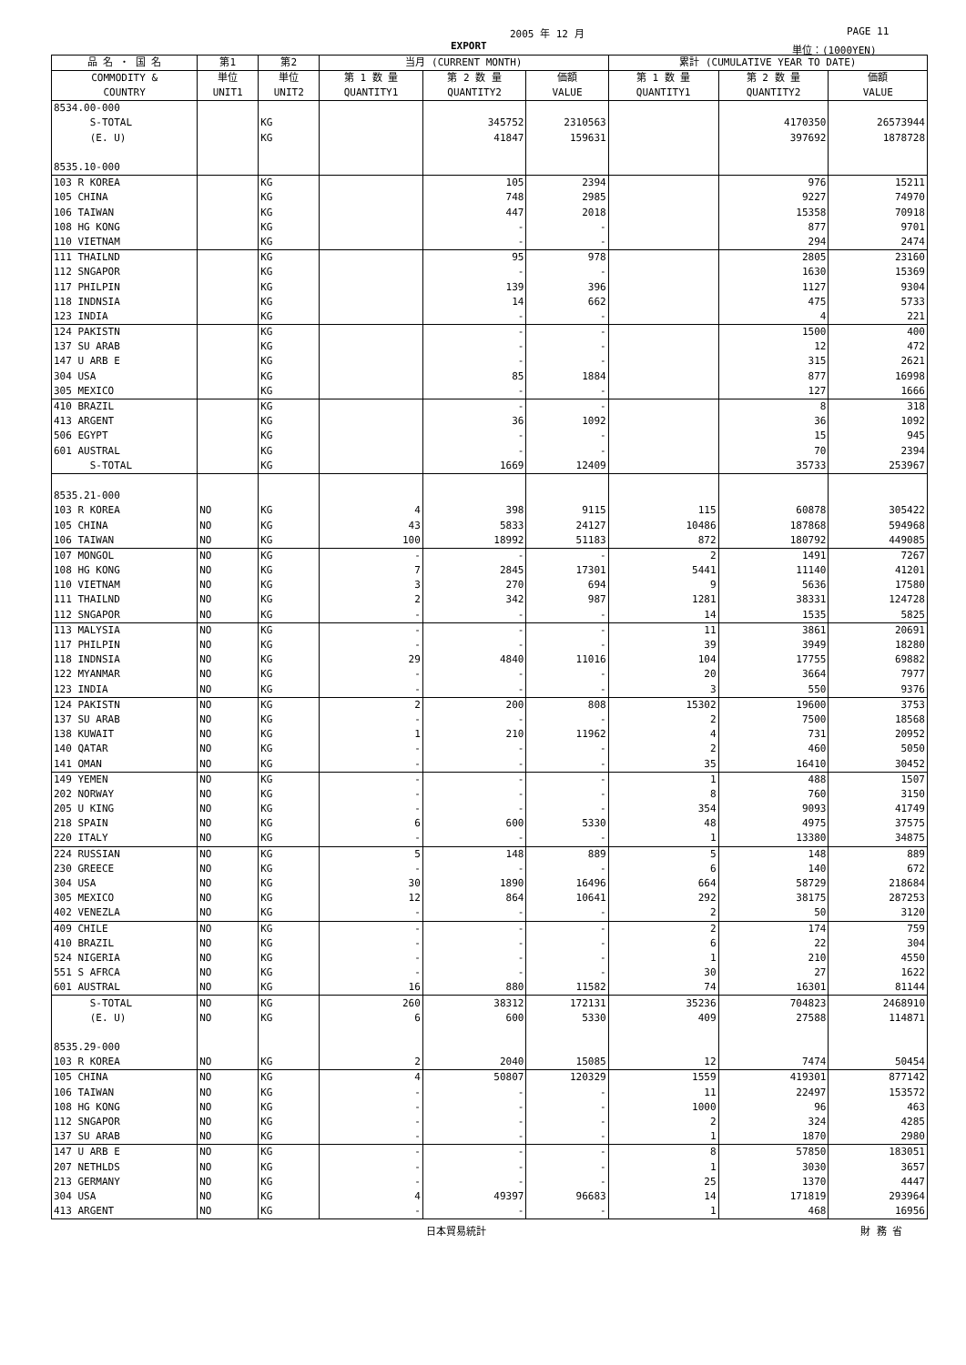2005 年 12 月 PAGE 11
EXPORT 単位：(1000YEN)
| 品 名 ・ 国 名 | 第1 | 第2 | 当月 (CURRENT MONTH) | | | 累計 (CUMULATIVE YEAR TO DATE) | | |
| --- | --- | --- | --- | --- | --- | --- | --- | --- |
| COMMODITY & COUNTRY | 単位 UNIT1 | 単位 UNIT2 | 第 1 数 量 QUANTITY1 | 第 2 数 量 QUANTITY2 | 価額 VALUE | 第 1 数 量 QUANTITY1 | 第 2 数 量 QUANTITY2 | 価額 VALUE |
| 8534.00-000 | | | | | | | | |
| S-TOTAL | | KG | | 345752 | 2310563 | | 4170350 | 26573944 |
| (E. U) | | KG | | 41847 | 159631 | | 397692 | 1878728 |
| 8535.10-000 | | | | | | | | |
| 103 R KOREA | | KG | | 105 | 2394 | | 976 | 15211 |
| 105 CHINA | | KG | | 748 | 2985 | | 9227 | 74970 |
| 106 TAIWAN | | KG | | 447 | 2018 | | 15358 | 70918 |
| 108 HG KONG | | KG | | - | - | | 877 | 9701 |
| 110 VIETNAM | | KG | | - | - | | 294 | 2474 |
| 111 THAILND | | KG | | 95 | 978 | | 2805 | 23160 |
| 112 SNGAPOR | | KG | | - | - | | 1630 | 15369 |
| 117 PHILPIN | | KG | | 139 | 396 | | 1127 | 9304 |
| 118 INDNSIA | | KG | | 14 | 662 | | 475 | 5733 |
| 123 INDIA | | KG | | - | - | | 4 | 221 |
| 124 PAKISTN | | KG | | - | - | | 1500 | 400 |
| 137 SU ARAB | | KG | | - | - | | 12 | 472 |
| 147 U ARB E | | KG | | - | - | | 315 | 2621 |
| 304 USA | | KG | | 85 | 1884 | | 877 | 16998 |
| 305 MEXICO | | KG | | - | - | | 127 | 1666 |
| 410 BRAZIL | | KG | | - | - | | 8 | 318 |
| 413 ARGENT | | KG | | 36 | 1092 | | 36 | 1092 |
| 506 EGYPT | | KG | | - | - | | 15 | 945 |
| 601 AUSTRAL | | KG | | - | - | | 70 | 2394 |
| S-TOTAL | | KG | | 1669 | 12409 | | 35733 | 253967 |
| 8535.21-000 | | | | | | | | |
| 103 R KOREA | NO | KG | 4 | 398 | 9115 | 115 | 60878 | 305422 |
| 105 CHINA | NO | KG | 43 | 5833 | 24127 | 10486 | 187868 | 594968 |
| 106 TAIWAN | NO | KG | 100 | 18992 | 51183 | 872 | 180792 | 449085 |
| 107 MONGOL | NO | KG | - | - | - | 2 | 1491 | 7267 |
| 108 HG KONG | NO | KG | 7 | 2845 | 17301 | 5441 | 11140 | 41201 |
| 110 VIETNAM | NO | KG | 3 | 270 | 694 | 9 | 5636 | 17580 |
| 111 THAILND | NO | KG | 2 | 342 | 987 | 1281 | 38331 | 124728 |
| 112 SNGAPOR | NO | KG | - | - | - | 14 | 1535 | 5825 |
| 113 MALYSIA | NO | KG | - | - | - | 11 | 3861 | 20691 |
| 117 PHILPIN | NO | KG | - | - | - | 39 | 3949 | 18280 |
| 118 INDNSIA | NO | KG | 29 | 4840 | 11016 | 104 | 17755 | 69882 |
| 122 MYANMAR | NO | KG | - | - | - | 20 | 3664 | 7977 |
| 123 INDIA | NO | KG | - | - | - | 3 | 550 | 9376 |
| 124 PAKISTN | NO | KG | 2 | 200 | 808 | 15302 | 19600 | 3753 |
| 137 SU ARAB | NO | KG | - | - | - | 2 | 7500 | 18568 |
| 138 KUWAIT | NO | KG | 1 | 210 | 11962 | 4 | 731 | 20952 |
| 140 QATAR | NO | KG | - | - | - | 2 | 460 | 5050 |
| 141 OMAN | NO | KG | - | - | - | 35 | 16410 | 30452 |
| 149 YEMEN | NO | KG | - | - | - | 1 | 488 | 1507 |
| 202 NORWAY | NO | KG | - | - | - | 8 | 760 | 3150 |
| 205 U KING | NO | KG | - | - | - | 354 | 9093 | 41749 |
| 218 SPAIN | NO | KG | 6 | 600 | 5330 | 48 | 4975 | 37575 |
| 220 ITALY | NO | KG | - | - | - | 1 | 13380 | 34875 |
| 224 RUSSIAN | NO | KG | 5 | 148 | 889 | 5 | 148 | 889 |
| 230 GREECE | NO | KG | - | - | - | 6 | 140 | 672 |
| 304 USA | NO | KG | 30 | 1890 | 16496 | 664 | 58729 | 218684 |
| 305 MEXICO | NO | KG | 12 | 864 | 10641 | 292 | 38175 | 287253 |
| 402 VENEZLA | NO | KG | - | - | - | 2 | 50 | 3120 |
| 409 CHILE | NO | KG | - | - | - | 2 | 174 | 759 |
| 410 BRAZIL | NO | KG | - | - | - | 6 | 22 | 304 |
| 524 NIGERIA | NO | KG | - | - | - | 1 | 210 | 4550 |
| 551 S AFRCA | NO | KG | - | - | - | 30 | 27 | 1622 |
| 601 AUSTRAL | NO | KG | 16 | 880 | 11582 | 74 | 16301 | 81144 |
| S-TOTAL | NO | KG | 260 | 38312 | 172131 | 35236 | 704823 | 2468910 |
| (E. U) | NO | KG | 6 | 600 | 5330 | 409 | 27588 | 114871 |
| 8535.29-000 | | | | | | | | |
| 103 R KOREA | NO | KG | 2 | 2040 | 15085 | 12 | 7474 | 50454 |
| 105 CHINA | NO | KG | 4 | 50807 | 120329 | 1559 | 419301 | 877142 |
| 106 TAIWAN | NO | KG | - | - | - | 11 | 22497 | 153572 |
| 108 HG KONG | NO | KG | - | - | - | 1000 | 96 | 463 |
| 112 SNGAPOR | NO | KG | - | - | - | 2 | 324 | 4285 |
| 137 SU ARAB | NO | KG | - | - | - | 1 | 1870 | 2980 |
| 147 U ARB E | NO | KG | - | - | - | 8 | 57850 | 183051 |
| 207 NETHLDS | NO | KG | - | - | - | 1 | 3030 | 3657 |
| 213 GERMANY | NO | KG | - | - | - | 25 | 1370 | 4447 |
| 304 USA | NO | KG | 4 | 49397 | 96683 | 14 | 171819 | 293964 |
| 413 ARGENT | NO | KG | - | - | - | 1 | 468 | 16956 |
日本貿易統計 財 務 省